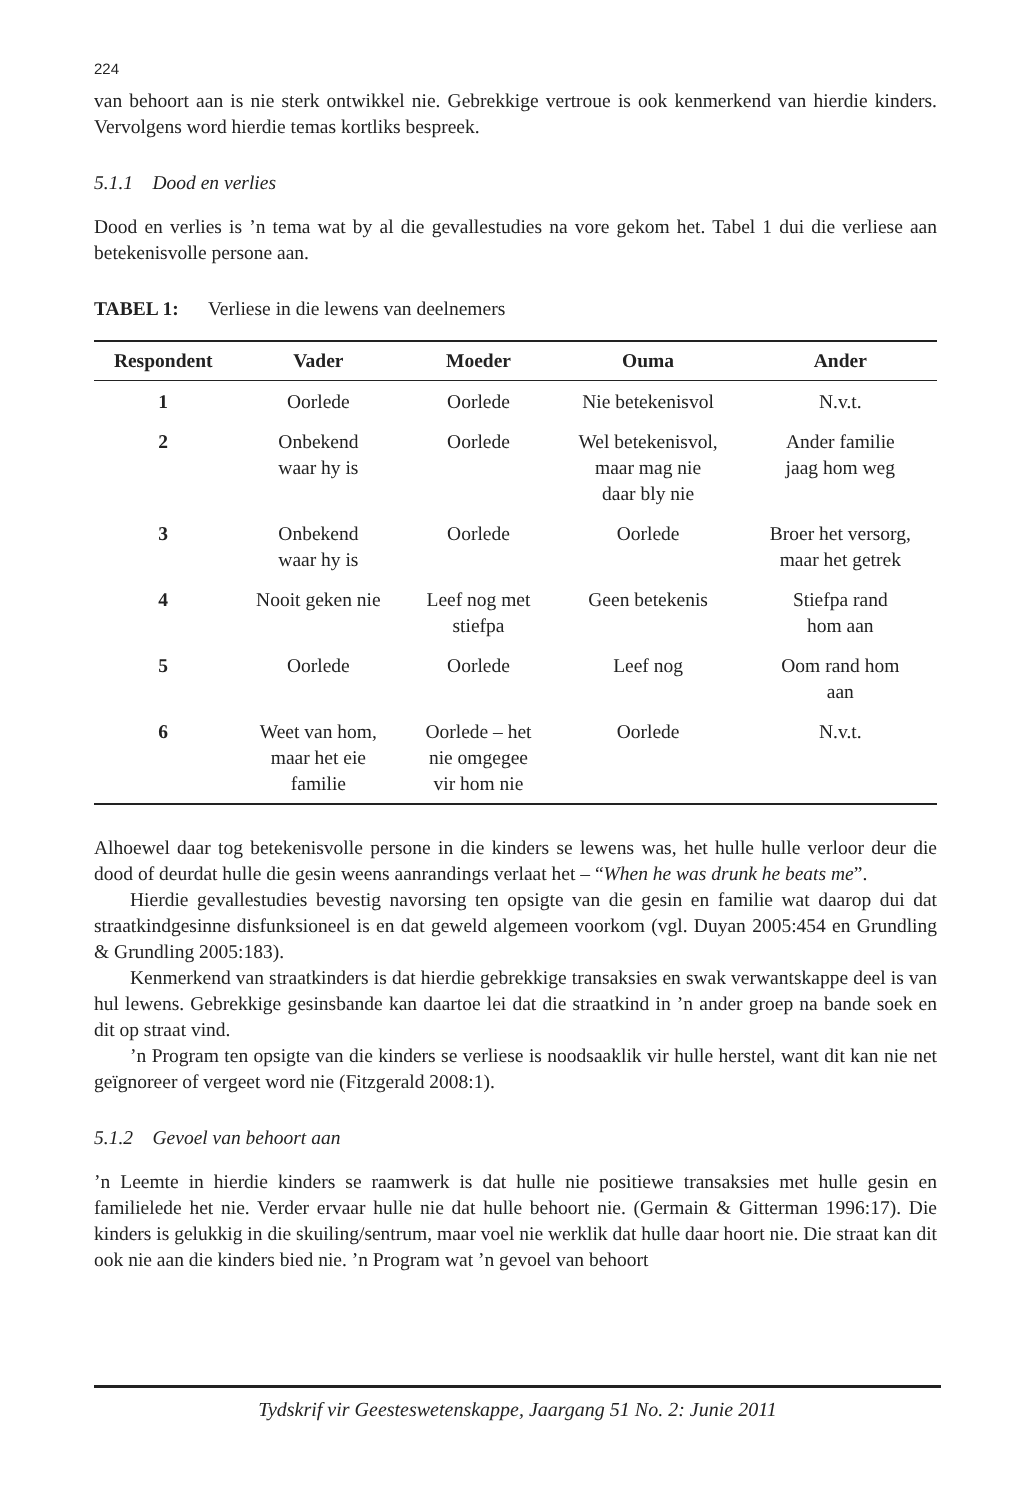224
van behoort aan is nie sterk ontwikkel nie. Gebrekkige vertroue is ook kenmerkend van hierdie kinders. Vervolgens word hierdie temas kortliks bespreek.
5.1.1 Dood en verlies
Dood en verlies is ’n tema wat by al die gevallestudies na vore gekom het. Tabel 1 dui die verliese aan betekenisvolle persone aan.
TABEL 1: Verliese in die lewens van deelnemers
| Respondent | Vader | Moeder | Ouma | Ander |
| --- | --- | --- | --- | --- |
| 1 | Oorlede | Oorlede | Nie betekenisvol | N.v.t. |
| 2 | Onbekend waar hy is | Oorlede | Wel betekenisvol, maar mag nie daar bly nie | Ander familie jaag hom weg |
| 3 | Onbekend waar hy is | Oorlede | Oorlede | Broer het versorg, maar het getrek |
| 4 | Nooit geken nie | Leef nog met stiefpa | Geen betekenis | Stiefpa rand hom aan |
| 5 | Oorlede | Oorlede | Leef nog | Oom rand hom aan |
| 6 | Weet van hom, maar het eie familie | Oorlede – het nie omgegee vir hom nie | Oorlede | N.v.t. |
Alhoewel daar tog betekenisvolle persone in die kinders se lewens was, het hulle hulle verloor deur die dood of deurdat hulle die gesin weens aanrandings verlaat het – “When he was drunk he beats me”.
Hierdie gevallestudies bevestig navorsing ten opsigte van die gesin en familie wat daarop dui dat straatkindgesinne disfunksioneel is en dat geweld algemeen voorkom (vgl. Duyan 2005:454 en Grundling & Grundling 2005:183).
Kenmerkend van straatkinders is dat hierdie gebrekkige transaksies en swak verwantskappe deel is van hul lewens. Gebrekkige gesinsbande kan daartoe lei dat die straatkind in ’n ander groep na bande soek en dit op straat vind.
’n Program ten opsigte van die kinders se verliese is noodsaaklik vir hulle herstel, want dit kan nie net geïgnoreer of vergeet word nie (Fitzgerald 2008:1).
5.1.2 Gevoel van behoort aan
’n Leemte in hierdie kinders se raamwerk is dat hulle nie positiewe transaksies met hulle gesin en familielede het nie. Verder ervaar hulle nie dat hulle behoort nie. (Germain & Gitterman 1996:17). Die kinders is gelukkig in die skuiling/sentrum, maar voel nie werklik dat hulle daar hoort nie. Die straat kan dit ook nie aan die kinders bied nie. ’n Program wat ’n gevoel van behoort
Tydskrif vir Geesteswetenskappe, Jaargang 51 No. 2: Junie 2011